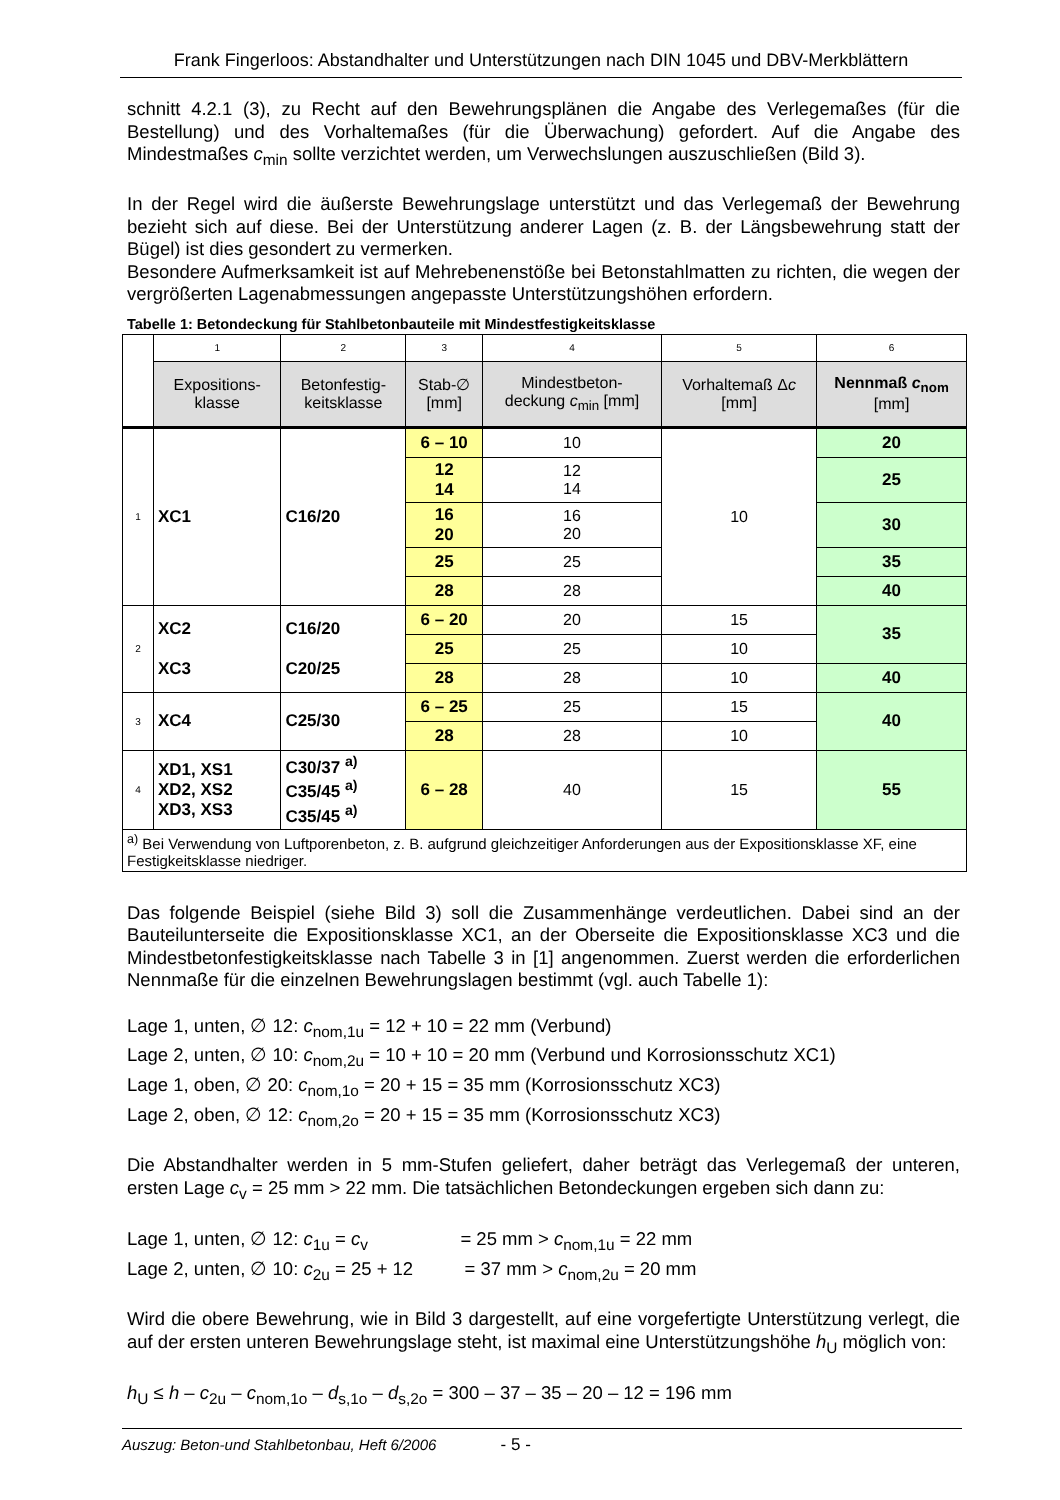Frank Fingerloos: Abstandhalter und Unterstützungen nach DIN 1045 und DBV-Merkblättern
schnitt 4.2.1 (3), zu Recht auf den Bewehrungsplänen die Angabe des Verlegemaßes (für die Bestellung) und des Vorhaltemaßes (für die Überwachung) gefordert. Auf die Angabe des Mindestmaßes c<sub>min</sub> sollte verzichtet werden, um Verwechslungen auszuschließen (Bild 3).
In der Regel wird die äußerste Bewehrungslage unterstützt und das Verlegemaß der Bewehrung bezieht sich auf diese. Bei der Unterstützung anderer Lagen (z. B. der Längsbewehrung statt der Bügel) ist dies gesondert zu vermerken.
Besondere Aufmerksamkeit ist auf Mehrebenenstöße bei Betonstahlmatten zu richten, die wegen der vergrößerten Lagenabmessungen angepasste Unterstützungshöhen erfordern.
Tabelle 1: Betondeckung für Stahlbetonbauteile mit Mindestfestigkeitsklasse
| | 1 | 2 | 3 | 4 | 5 | 6 |
| | Expositions- klasse | Betonfestig- keitsklasse | Stab-∅ [mm] | Mindestbeton- deckung c<sub>min</sub> [mm] | Vorhaltemaß Δ c [mm] | Nennmaß c<sub>nom</sub> [mm] |
| 1 | XC1 | C16/20 | 6 – 10 | 10 | 10 | 20 |
| | | | 12 14 | 12 14 | | 25 |
| | | | 16 20 | 16 20 | | 30 |
| | | | 25 | 25 | | 35 |
| | | | 28 | 28 | | 40 |
| 2 | XC2 XC3 | C16/20 C20/25 | 6 – 20 | 20 | 15 | 35 |
| | | | 25 | 25 | 10 | |
| | | | 28 | 28 | 10 | 40 |
| 3 | XC4 | C25/30 | 6 – 25 | 25 | 15 | 40 |
| | | | 28 | 28 | 10 | |
| 4 | XD1, XS1 XD2, XS2 XD3, XS3 | C30/37 <sup>a)</sup> C35/45 <sup>a)</sup> C35/45 <sup>a)</sup> | 6 – 28 | 40 | 15 | 55 |
| <sup>a)</sup> Bei Verwendung von Luftporenbeton, z. B. aufgrund gleichzeitiger Anforderungen aus der Expositionsklasse XF, eine Festigkeitsklasse niedriger. | | | | | | |
Das folgende Beispiel (siehe Bild 3) soll die Zusammenhänge verdeutlichen. Dabei sind an der Bauteilunterseite die Expositionsklasse XC1, an der Oberseite die Expositionsklasse XC3 und die Mindestbetonfestigkeitsklasse nach Tabelle 3 in [1] angenommen. Zuerst werden die erforderlichen Nennmaße für die einzelnen Bewehrungslagen bestimmt (vgl. auch Tabelle 1):
Lage 1, unten, ∅ 12: c<sub>nom,1u</sub> = 12 + 10 = 22 mm (Verbund)
Lage 2, unten, ∅ 10: c<sub>nom,2u</sub> = 10 + 10 = 20 mm (Verbund und Korrosionsschutz XC1)
Lage 1, oben, ∅ 20: c<sub>nom,1o</sub> = 20 + 15 = 35 mm (Korrosionsschutz XC3)
Lage 2, oben, ∅ 12: c<sub>nom,2o</sub> = 20 + 15 = 35 mm (Korrosionsschutz XC3)
Die Abstandhalter werden in 5 mm-Stufen geliefert, daher beträgt das Verlegemaß der unteren, ersten Lage c<sub>v</sub> = 25 mm > 22 mm. Die tatsächlichen Betondeckungen ergeben sich dann zu:
Lage 1, unten, ∅ 12: c<sub>1u</sub> = c<sub>v</sub> = 25 mm > c<sub>nom,1u</sub> = 22 mm
Lage 2, unten, ∅ 10: c<sub>2u</sub> = 25 + 12 = 37 mm > c<sub>nom,2u</sub> = 20 mm
Wird die obere Bewehrung, wie in Bild 3 dargestellt, auf eine vorgefertigte Unterstützung verlegt, die auf der ersten unteren Bewehrungslage steht, ist maximal eine Unterstützungshöhe h<sub>U</sub> möglich von:
h<sub>U</sub> ≤ h – c<sub>2u</sub> – c<sub>nom,1o</sub> – d<sub>s,1o</sub> – d<sub>s,2o</sub> = 300 – 37 – 35 – 20 – 12 = 196 mm
Auszug: Beton-und Stahlbetonbau, Heft 6/2006 - 5 -